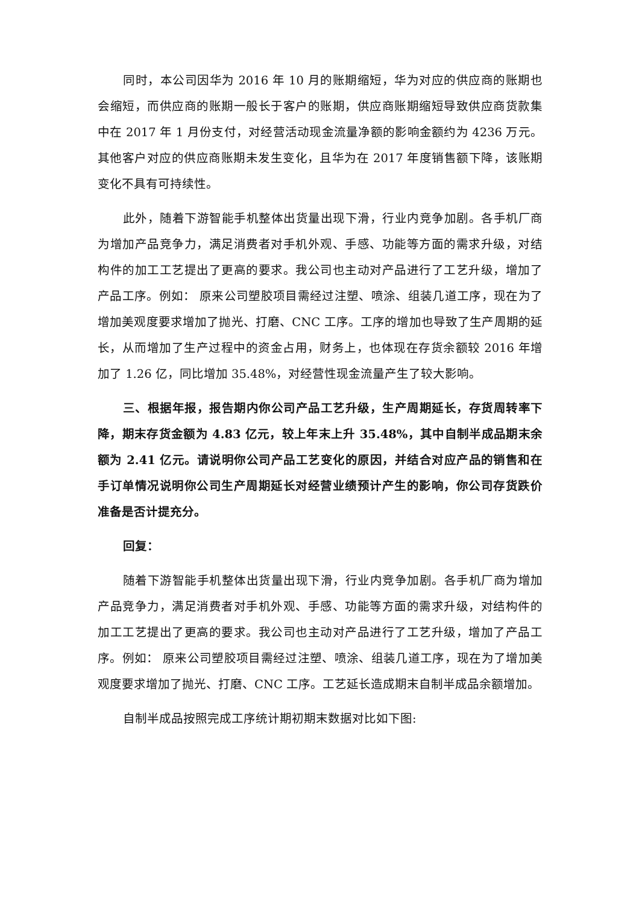同时，本公司因华为 2016 年 10 月的账期缩短，华为对应的供应商的账期也会缩短，而供应商的账期一般长于客户的账期，供应商账期缩短导致供应商货款集中在 2017 年 1 月份支付，对经营活动现金流量净额的影响金额约为 4236 万元。其他客户对应的供应商账期未发生变化，且华为在 2017 年度销售额下降，该账期变化不具有可持续性。
此外，随着下游智能手机整体出货量出现下滑，行业内竞争加剧。各手机厂商为增加产品竞争力，满足消费者对手机外观、手感、功能等方面的需求升级，对结构件的加工工艺提出了更高的要求。我公司也主动对产品进行了工艺升级，增加了产品工序。例如： 原来公司塑胶项目需经过注塑、喷涂、组装几道工序，现在为了增加美观度要求增加了抛光、打磨、CNC 工序。工序的增加也导致了生产周期的延长，从而增加了生产过程中的资金占用，财务上，也体现在存货余额较 2016 年增加了 1.26 亿，同比增加 35.48%，对经营性现金流量产生了较大影响。
三、根据年报，报告期内你公司产品工艺升级，生产周期延长，存货周转率下降，期末存货金额为 4.83 亿元，较上年末上升 35.48%，其中自制半成品期末余额为 2.41 亿元。请说明你公司产品工艺变化的原因，并结合对应产品的销售和在手订单情况说明你公司生产周期延长对经营业绩预计产生的影响，你公司存货跌价准备是否计提充分。
回复：
随着下游智能手机整体出货量出现下滑，行业内竞争加剧。各手机厂商为增加产品竞争力，满足消费者对手机外观、手感、功能等方面的需求升级，对结构件的加工工艺提出了更高的要求。我公司也主动对产品进行了工艺升级，增加了产品工序。例如： 原来公司塑胶项目需经过注塑、喷涂、组装几道工序，现在为了增加美观度要求增加了抛光、打磨、CNC 工序。工艺延长造成期末自制半成品余额增加。
自制半成品按照完成工序统计期初期末数据对比如下图: